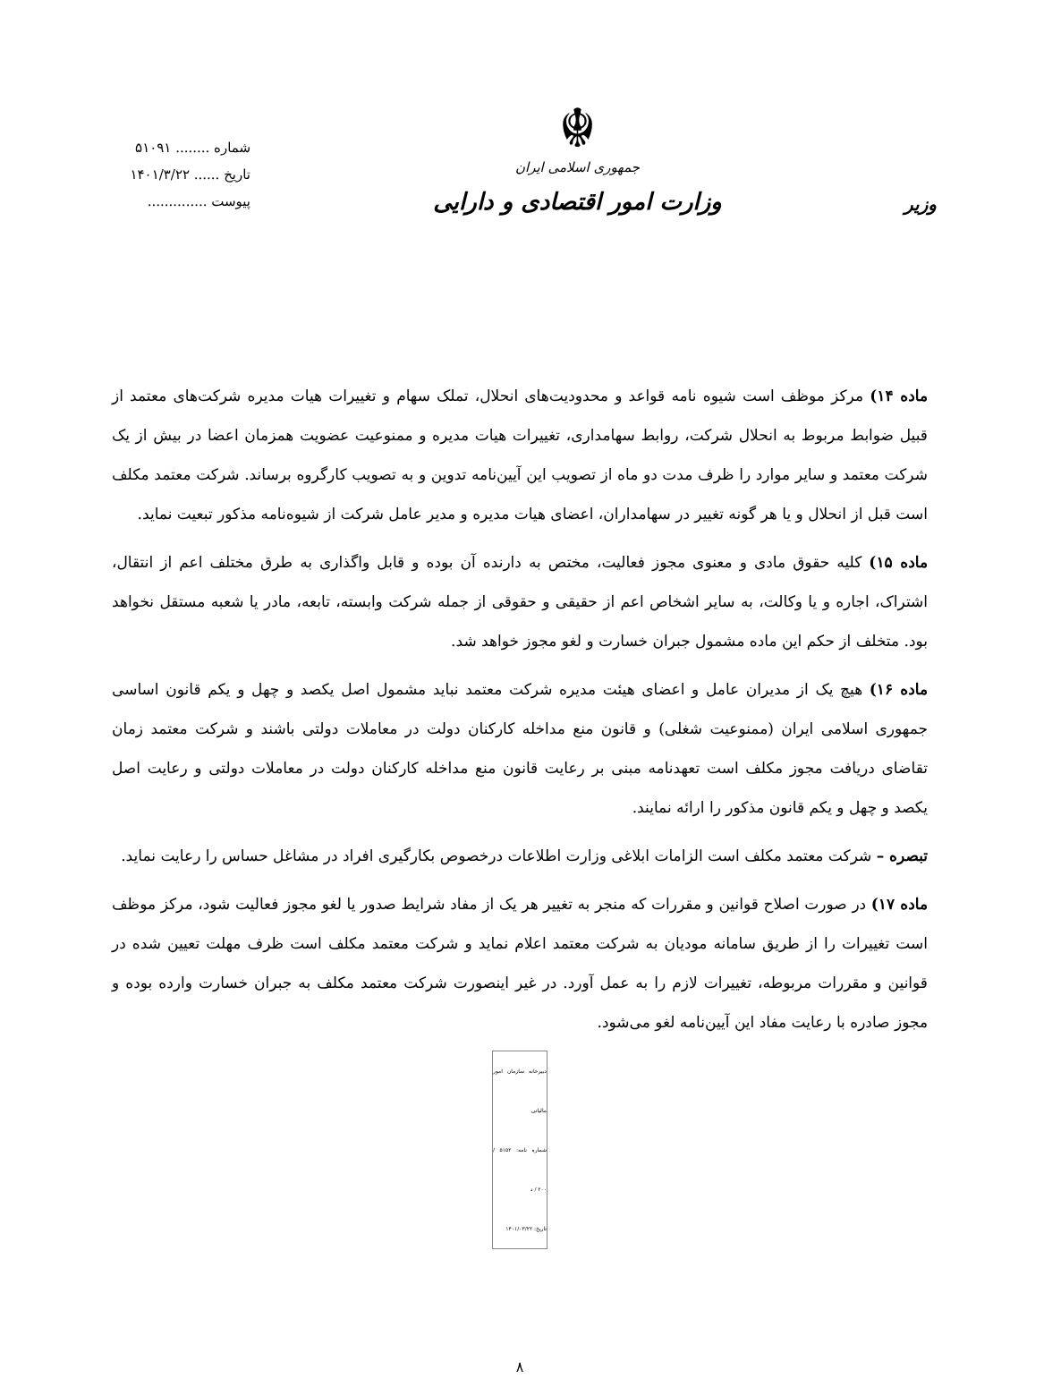وزیر
☬
جمهوری اسلامی ایران
وزارت امور اقتصادی و دارایی
شماره ........ ۵۱۰۹۱
تاریخ ...... ۱۴۰۱/۳/۲۲
پیوست ..............
ماده ۱۴) مرکز موظف است شیوه نامه قواعد و محدودیت‌های انحلال، تملک سهام و تغییرات هیات مدیره شرکت‌های معتمد از قبیل ضوابط مربوط به انحلال شرکت، روابط سهامداری، تغییرات هیات مدیره و ممنوعیت عضویت همزمان اعضا در بیش از یک شرکت معتمد و سایر موارد را ظرف مدت دو ماه از تصویب این آیین‌نامه تدوین و به تصویب کارگروه برساند. شرکت معتمد مکلف است قبل از انحلال و یا هر گونه تغییر در سهامداران، اعضای هیات مدیره و مدیر عامل شرکت از شیوه‌نامه مذکور تبعیت نماید.
ماده ۱۵) کلیه حقوق مادی و معنوی مجوز فعالیت، مختص به دارنده آن بوده و قابل واگذاری به طرق مختلف اعم از انتقال، اشتراک، اجاره و یا وکالت، به سایر اشخاص اعم از حقیقی و حقوقی از جمله شرکت وابسته، تابعه، مادر یا شعبه مستقل نخواهد بود. متخلف از حکم این ماده مشمول جبران خسارت و لغو مجوز خواهد شد.
ماده ۱۶) هیچ یک از مدیران عامل و اعضای هیئت مدیره شرکت معتمد نباید مشمول اصل یکصد و چهل و یکم قانون اساسی جمهوری اسلامی ایران (ممنوعیت شغلی) و قانون منع مداخله کارکنان دولت در معاملات دولتی باشند و شرکت معتمد زمان تقاضای دریافت مجوز مکلف است تعهدنامه مبنی بر رعایت قانون منع مداخله کارکنان دولت در معاملات دولتی و رعایت اصل یکصد و چهل و یکم قانون مذکور را ارائه نمایند.
تبصره – شرکت معتمد مکلف است الزامات ابلاغی وزارت اطلاعات درخصوص بکارگیری افراد در مشاغل حساس را رعایت نماید.
ماده ۱۷) در صورت اصلاح قوانین و مقررات که منجر به تغییر هر یک از مفاد شرایط صدور یا لغو مجوز فعالیت شود، مرکز موظف است تغییرات را از طریق سامانه مودیان به شرکت معتمد اعلام نماید و شرکت معتمد مکلف است ظرف مهلت تعیین شده در قوانین و مقررات مربوطه، تغییرات لازم را به عمل آورد. در غیر اینصورت شرکت معتمد مکلف به جبران خسارت وارده بوده و مجوز صادره با رعایت مفاد این آیین‌نامه لغو می‌شود.
دبیرخانه سازمان امور مالیاتی
شماره نامه: ۵۱۵۲ / ۲۰۰ / د
تاریخ: ۱۴۰۱/۰۳/۲۲
۸